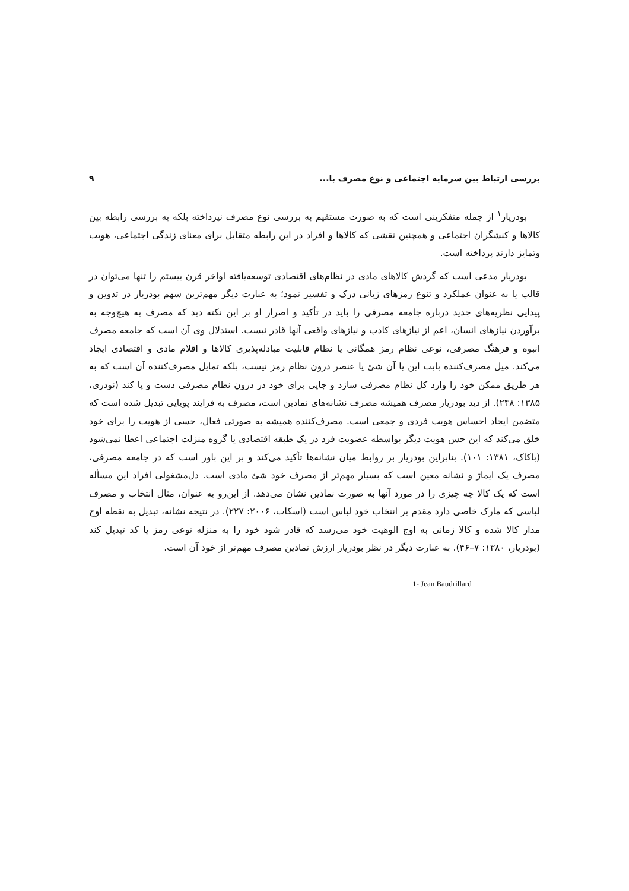بررسی ارتباط بین سرمایه اجتماعی و نوع مصرف با... ۹
بودریار<sup>۱</sup> از جمله متفکرینی است که به صورت مستقیم به بررسی نوع مصرف نپرداخته بلکه به بررسی رابطه بین کالاها و کنشگران اجتماعی و همچنین نقشی که کالاها و افراد در این رابطه متقابل برای معنای زندگی اجتماعی، هویت وتمایز دارند پرداخته است.
بودریار مدعی است که گردش کالاهای مادی در نظام‌های اقتصادی توسعه‌یافته اواخر قرن بیستم را تنها می‌توان در قالب یا به عنوان عملکرد و تنوع رمزهای زبانی درک و تفسیر نمود؛ به عبارت دیگر مهم‌ترین سهم بودریار در تدوین و پیدایی نظریه‌های جدید درباره جامعه مصرفی را باید در تأکید و اصرار او بر این نکته دید که مصرف به هیچ‌وجه به برآوردن نیازهای انسان، اعم از نیازهای کاذب و نیازهای واقعی آنها قادر نیست. استدلال وی آن است که جامعه مصرف انبوه و فرهنگ مصرفی، نوعی نظام رمز همگانی یا نظام قابلیت مبادله‌پذیری کالاها و اقلام مادی و اقتصادی ایجاد می‌کند. میل مصرف‌کننده بابت این یا آن شئ یا عنصر درون نظام رمز نیست، بلکه تمایل مصرف‌کننده آن است که به هر طریق ممکن خود را وارد کل نظام مصرفی سازد و جایی برای خود در درون نظام مصرفی دست و پا کند (نوذری، ۱۳۸۵: ۲۴۸). از دید بودریار مصرف همیشه مصرف نشانه‌های نمادین است، مصرف به فرایند پویایی تبدیل شده است که متضمن ایجاد احساس هویت فردی و جمعی است. مصرف‌کننده همیشه به صورتی فعال، حسی از هویت را برای خود خلق می‌کند که این حس هویت دیگر بواسطه عضویت فرد در یک طبقه اقتصادی یا گروه منزلت اجتماعی اعطا نمی‌شود (باکاک، ۱۳۸۱: ۱۰۱). بنابراین بودریار بر روابط میان نشانه‌ها تأکید می‌کند و بر این باور است که در جامعه مصرفی، مصرف یک ایماژ و نشانه معین است که بسیار مهم‌تر از مصرف خود شئ مادی است. دل‌مشغولی افراد این مسأله است که یک کالا چه چیزی را در مورد آنها به صورت نمادین نشان می‌دهد. از این‌رو به عنوان، مثال انتخاب و مصرف لباسی که مارک خاصی دارد مقدم بر انتخاب خود لباس است (اسکات، ۲۰۰۶: ۲۲۷). در نتیجه نشانه، تبدیل به نقطه اوج مدار کالا شده و کالا زمانی به اوج الوهیت خود می‌رسد که قادر شود خود را به منزله نوعی رمز یا کد تبدیل کند (بودریار، ۱۳۸۰: ۷–۴۶). به عبارت دیگر در نظر بودریار ارزش نمادین مصرف مهم‌تر از خود آن است.
1- Jean Baudrillard